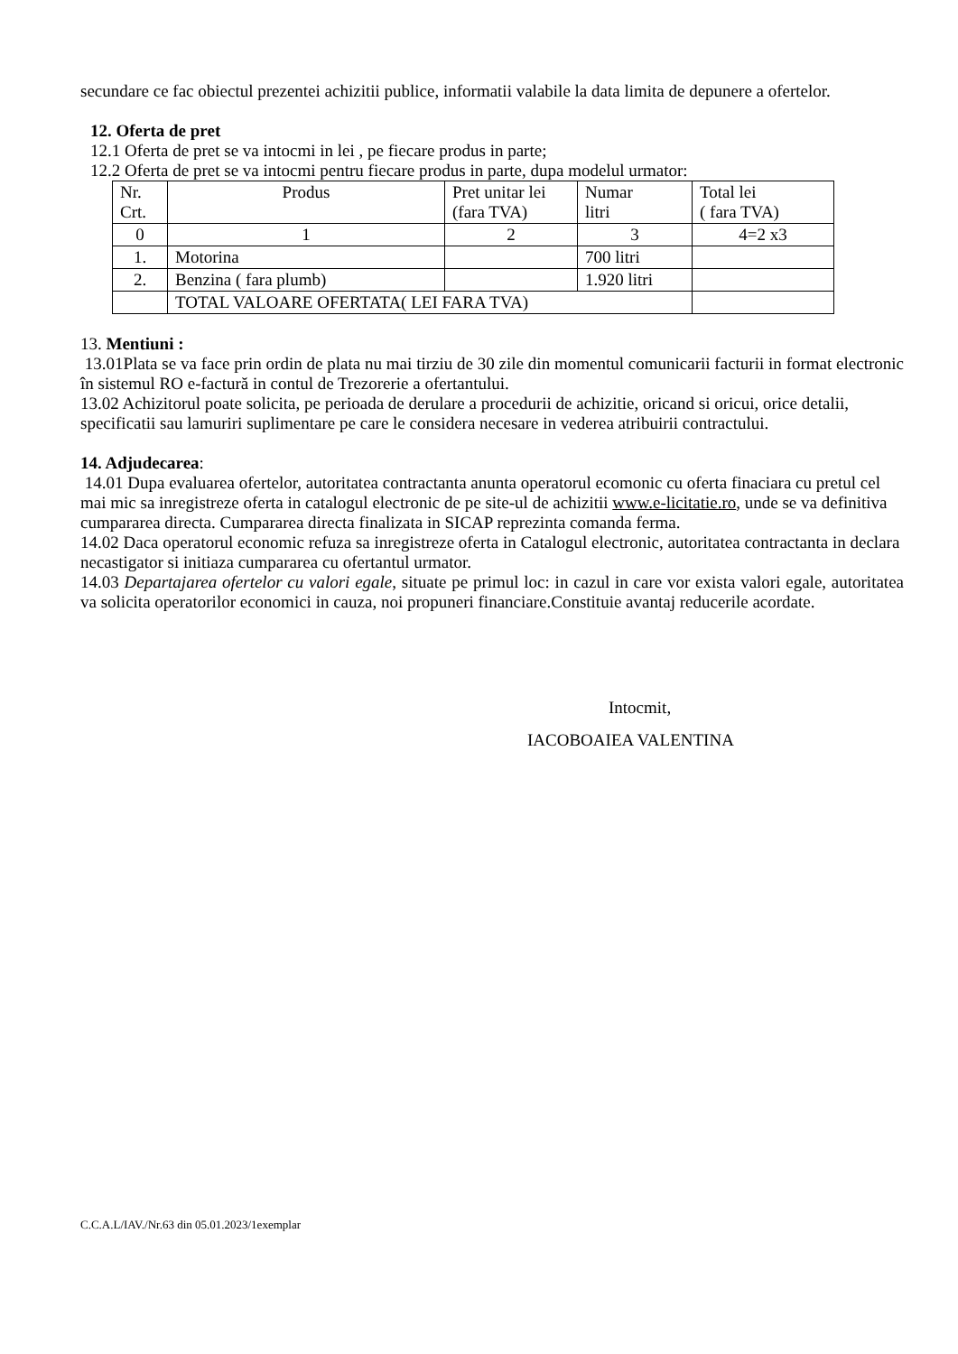secundare ce fac obiectul prezentei achizitii publice, informatii valabile la data limita de depunere a ofertelor.
12. Oferta de pret
12.1 Oferta de pret se va intocmi in lei , pe fiecare produs in parte;
12.2 Oferta de pret se va intocmi pentru fiecare produs in parte, dupa modelul urmator:
| Nr. Crt. | Produs | Pret unitar lei (fara TVA) | Numar litri | Total lei ( fara TVA) |
| 0 | 1 | 2 | 3 | 4=2 x3 |
| 1. | Motorina | | 700 litri | |
| 2. | Benzina ( fara plumb) | | 1.920 litri | |
| | TOTAL VALOARE OFERTATA( LEI FARA TVA) | | | |
13. Mentiuni :
13.01Plata se va face prin ordin de plata nu mai tirziu de 30 zile din momentul comunicarii facturii in format electronic în sistemul RO e-factură in contul de Trezorerie a ofertantului.
13.02 Achizitorul poate solicita, pe perioada de derulare a procedurii de achizitie, oricand si oricui, orice detalii, specificatii sau lamuriri suplimentare pe care le considera necesare in vederea atribuirii contractului.
14. Adjudecarea:
14.01 Dupa evaluarea ofertelor, autoritatea contractanta anunta operatorul ecomonic cu oferta finaciara cu pretul cel mai mic sa inregistreze oferta in catalogul electronic de pe site-ul de achizitii www.e-licitatie.ro, unde se va definitiva cumpararea directa. Cumpararea directa finalizata in SICAP reprezinta comanda ferma.
14.02 Daca operatorul economic refuza sa inregistreze oferta in Catalogul electronic, autoritatea contractanta in declara necastigator si initiaza cumpararea cu ofertantul urmator.
14.03 Departajarea ofertelor cu valori egale, situate pe primul loc: in cazul in care vor exista valori egale, autoritatea va solicita operatorilor economici in cauza, noi propuneri financiare.Constituie avantaj reducerile acordate.
Intocmit,
IACOBOAIEA VALENTINA
C.C.A.L/IAV./Nr.63 din 05.01.2023/1exemplar